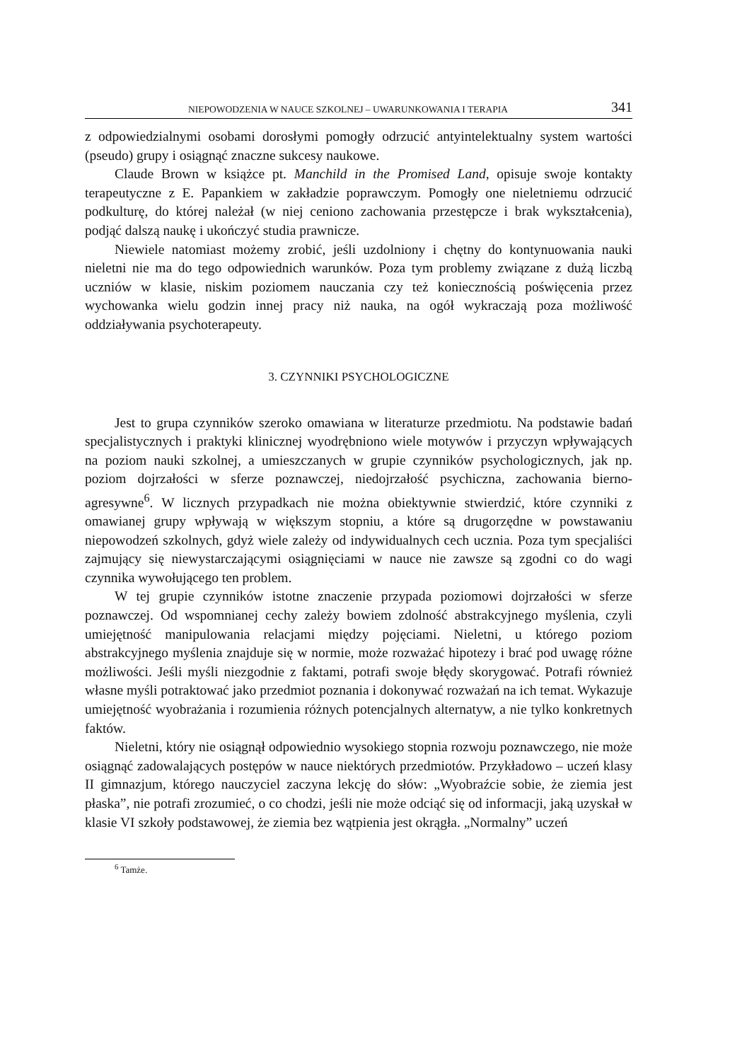NIEPOWODZENIA W NAUCE SZKOLNEJ – UWARUNKOWANIA I TERAPIA 341
z odpowiedzialnymi osobami dorosłymi pomogły odrzucić antyintelektualny system wartości (pseudo) grupy i osiągnąć znaczne sukcesy naukowe.
Claude Brown w książce pt. Manchild in the Promised Land, opisuje swoje kontakty terapeutyczne z E. Papankiem w zakładzie poprawczym. Pomogły one nieletniemu odrzucić podkulturę, do której należał (w niej ceniono zachowania przestępcze i brak wykształcenia), podjąć dalszą naukę i ukończyć studia prawnicze.
Niewiele natomiast możemy zrobić, jeśli uzdolniony i chętny do kontynuowania nauki nieletni nie ma do tego odpowiednich warunków. Poza tym problemy związane z dużą liczbą uczniów w klasie, niskim poziomem nauczania czy też koniecznością poświęcenia przez wychowanka wielu godzin innej pracy niż nauka, na ogół wykraczają poza możliwość oddziaływania psychoterapeuty.
3. CZYNNIKI PSYCHOLOGICZNE
Jest to grupa czynników szeroko omawiana w literaturze przedmiotu. Na podstawie badań specjalistycznych i praktyki klinicznej wyodrębniono wiele motywów i przyczyn wpływających na poziom nauki szkolnej, a umieszczanych w grupie czynników psychologicznych, jak np. poziom dojrzałości w sferze poznawczej, niedojrzałość psychiczna, zachowania bierno-agresywne<sup>6</sup>. W licznych przypadkach nie można obiektywnie stwierdzić, które czynniki z omawianej grupy wpływają w większym stopniu, a które są drugorzędne w powstawaniu niepowodzeń szkolnych, gdyż wiele zależy od indywidualnych cech ucznia. Poza tym specjaliści zajmujący się niewystarczającymi osiągnięciami w nauce nie zawsze są zgodni co do wagi czynnika wywołującego ten problem.
W tej grupie czynników istotne znaczenie przypada poziomowi dojrzałości w sferze poznawczej. Od wspomnianej cechy zależy bowiem zdolność abstrakcyjnego myślenia, czyli umiejętność manipulowania relacjami między pojęciami. Nieletni, u którego poziom abstrakcyjnego myślenia znajduje się w normie, może rozważać hipotezy i brać pod uwagę różne możliwości. Jeśli myśli niezgodnie z faktami, potrafi swoje błędy skorygować. Potrafi również własne myśli potraktować jako przedmiot poznania i dokonywać rozważań na ich temat. Wykazuje umiejętność wyobrażania i rozumienia różnych potencjalnych alternatyw, a nie tylko konkretnych faktów.
Nieletni, który nie osiągnął odpowiednio wysokiego stopnia rozwoju poznawczego, nie może osiągnąć zadowalających postępów w nauce niektórych przedmiotów. Przykładowo – uczeń klasy II gimnazjum, którego nauczyciel zaczyna lekcję do słów: „Wyobraźcie sobie, że ziemia jest płaska”, nie potrafi zrozumieć, o co chodzi, jeśli nie może odciąć się od informacji, jaką uzyskał w klasie VI szkoły podstawowej, że ziemia bez wątpienia jest okrągła. „Normalny” uczeń
<sup>6</sup> Tamże.